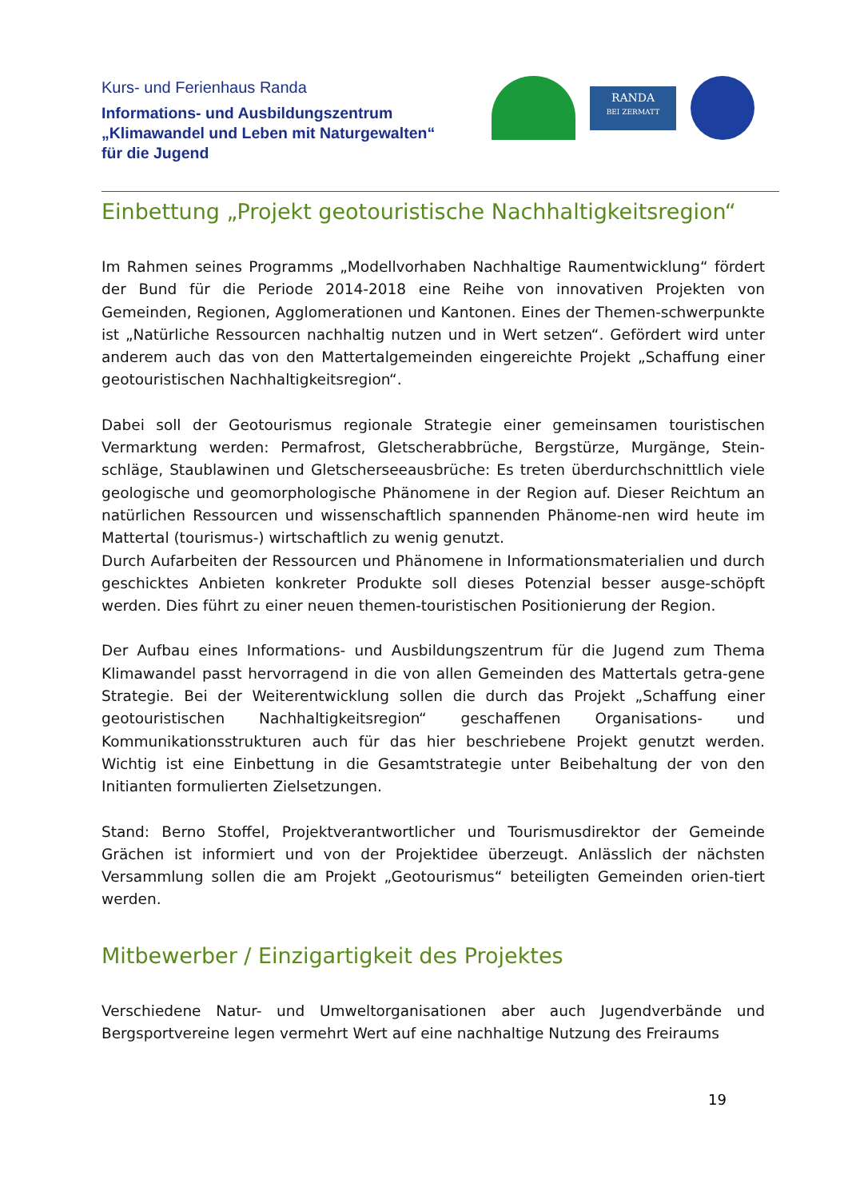Kurs- und Ferienhaus Randa
Informations- und Ausbildungszentrum
„Klimawandel und Leben mit Naturgewalten“
für die Jugend
RANDA
BEI ZERMATT
Einbettung „Projekt geotouristische Nachhaltigkeitsregion“
Im Rahmen seines Programms „Modellvorhaben Nachhaltige Raumentwicklung“ fördert der Bund für die Periode 2014-2018 eine Reihe von innovativen Projekten von Gemeinden, Regionen, Agglomerationen und Kantonen. Eines der Themen-schwerpunkte ist „Natürliche Ressourcen nachhaltig nutzen und in Wert setzen“. Gefördert wird unter anderem auch das von den Mattertalgemeinden eingereichte Projekt „Schaffung einer geotouristischen Nachhaltigkeitsregion“.
Dabei soll der Geotourismus regionale Strategie einer gemeinsamen touristischen Vermarktung werden: Permafrost, Gletscherabbrüche, Bergstürze, Murgänge, Stein-schläge, Staublawinen und Gletscherseeausbrüche: Es treten überdurchschnittlich viele geologische und geomorphologische Phänomene in der Region auf. Dieser Reichtum an natürlichen Ressourcen und wissenschaftlich spannenden Phänome-nen wird heute im Mattertal (tourismus-) wirtschaftlich zu wenig genutzt.
Durch Aufarbeiten der Ressourcen und Phänomene in Informationsmaterialien und durch geschicktes Anbieten konkreter Produkte soll dieses Potenzial besser ausge-schöpft werden. Dies führt zu einer neuen themen-touristischen Positionierung der Region.
Der Aufbau eines Informations- und Ausbildungszentrum für die Jugend zum Thema Klimawandel passt hervorragend in die von allen Gemeinden des Mattertals getra-gene Strategie. Bei der Weiterentwicklung sollen die durch das Projekt „Schaffung einer geotouristischen Nachhaltigkeitsregion“ geschaffenen Organisations- und Kommunikationsstrukturen auch für das hier beschriebene Projekt genutzt werden. Wichtig ist eine Einbettung in die Gesamtstrategie unter Beibehaltung der von den Initianten formulierten Zielsetzungen.
Stand: Berno Stoffel, Projektverantwortlicher und Tourismusdirektor der Gemeinde Grächen ist informiert und von der Projektidee überzeugt. Anlässlich der nächsten Versammlung sollen die am Projekt „Geotourismus“ beteiligten Gemeinden orien-tiert werden.
Mitbewerber / Einzigartigkeit des Projektes
Verschiedene Natur- und Umweltorganisationen aber auch Jugendverbände und Bergsportvereine legen vermehrt Wert auf eine nachhaltige Nutzung des Freiraums
19